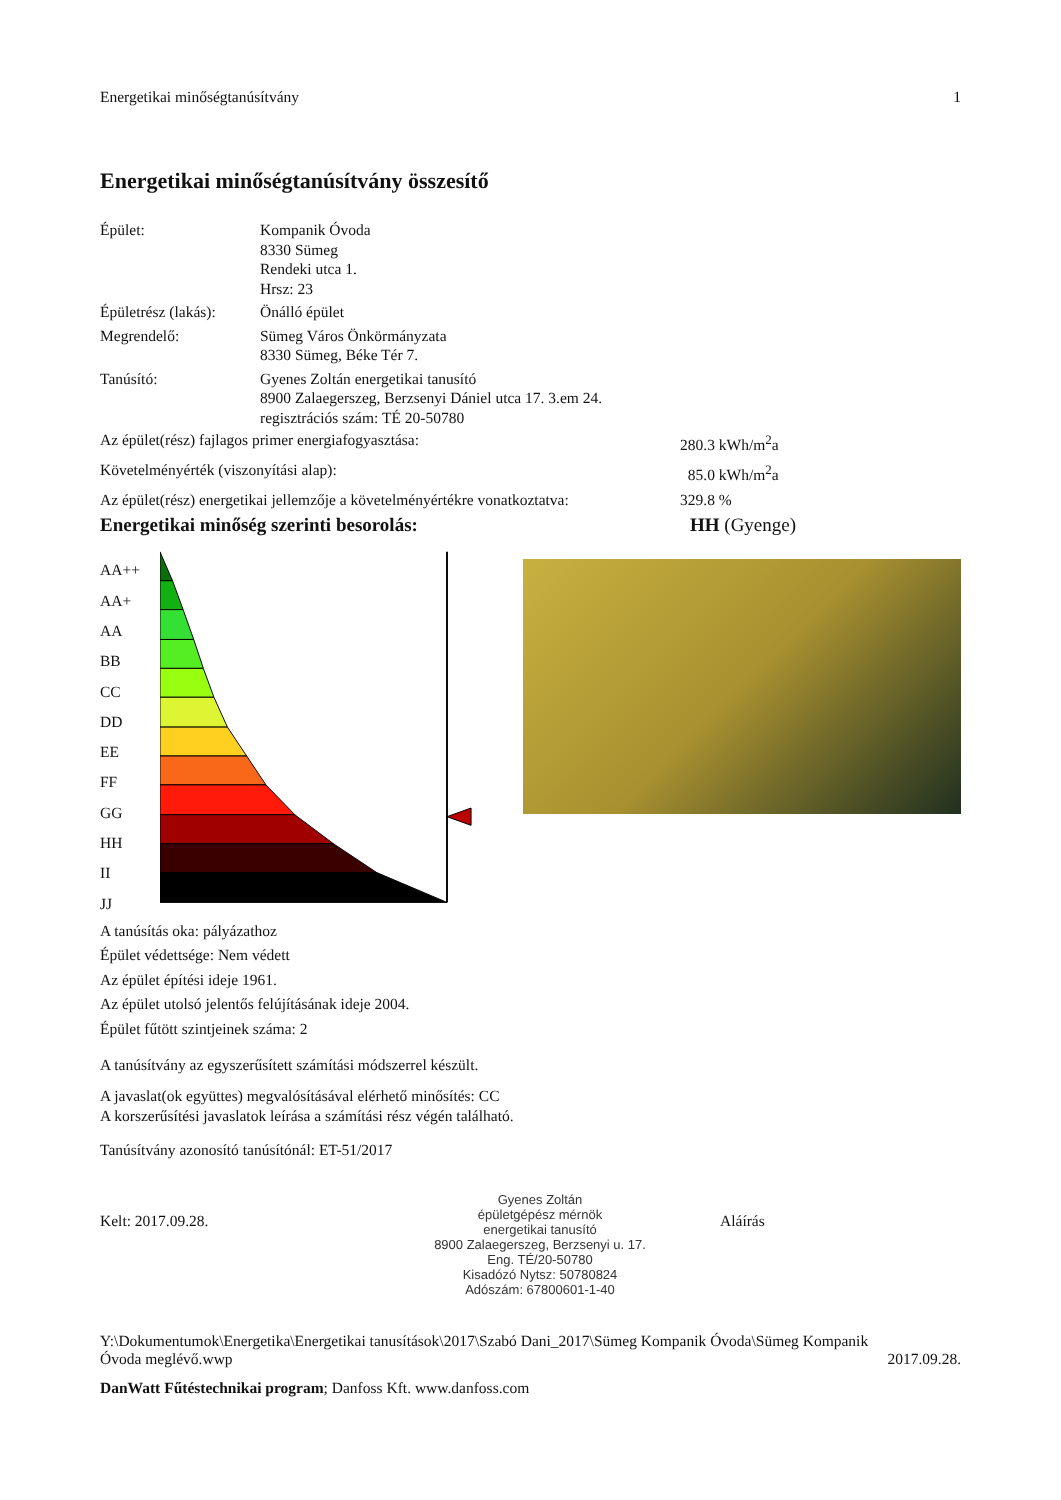Energetikai minőségtanúsítvány 1
Energetikai minőségtanúsítvány összesítő
| Épület: | Kompanik Óvoda 8330 Sümeg Rendeki utca 1. Hrsz: 23 |
| Épületrész (lakás): | Önálló épület |
| Megrendelő: | Sümeg Város Önkörmányzata 8330 Sümeg, Béke Tér 7. |
| Tanúsító: | Gyenes Zoltán energetikai tanusító 8900 Zalaegerszeg, Berzsenyi Dániel utca 17. 3.em 24. regisztrációs szám: TÉ 20-50780 |
Az épület(rész) fajlagos primer energiafogyasztása: 280.3 kWh/m<sup>2</sup>a
Követelményérték (viszonyítási alap): 85.0 kWh/m<sup>2</sup>a
Az épület(rész) energetikai jellemzője a követelményértékre vonatkoztatva: 329.8 %
Energetikai minőség szerinti besorolás: HH (Gyenge)
AA++
AA+
AA
BB
CC
DD
EE
FF
GG
HH
II
JJ
A tanúsítás oka: pályázathoz
Épület védettsége: Nem védett
Az épület építési ideje 1961.
Az épület utolsó jelentős felújításának ideje 2004.
Épület fűtött szintjeinek száma: 2
A tanúsítvány az egyszerűsített számítási módszerrel készült.
A javaslat(ok együttes) megvalósításával elérhető minősítés: CC
A korszerűsítési javaslatok leírása a számítási rész végén található.
Tanúsítvány azonosító tanúsítónál: ET-51/2017
Kelt: 2017.09.28.
Gyenes Zoltán
épületgépész mérnök
energetikai tanusító
8900 Zalaegerszeg, Berzsenyi u. 17.
Eng. TÉ/20-50780
Kisadózó Nytsz: 50780824
Adószám: 67800601-1-40
Aláírás
Y:\Dokumentumok\Energetika\Energetikai tanusítások\2017\Szabó Dani_2017\Sümeg Kompanik Óvoda\Sümeg Kompanik
Óvoda meglévő.wwp 2017.09.28.
DanWatt Fűtéstechnikai program; Danfoss Kft. www.danfoss.com